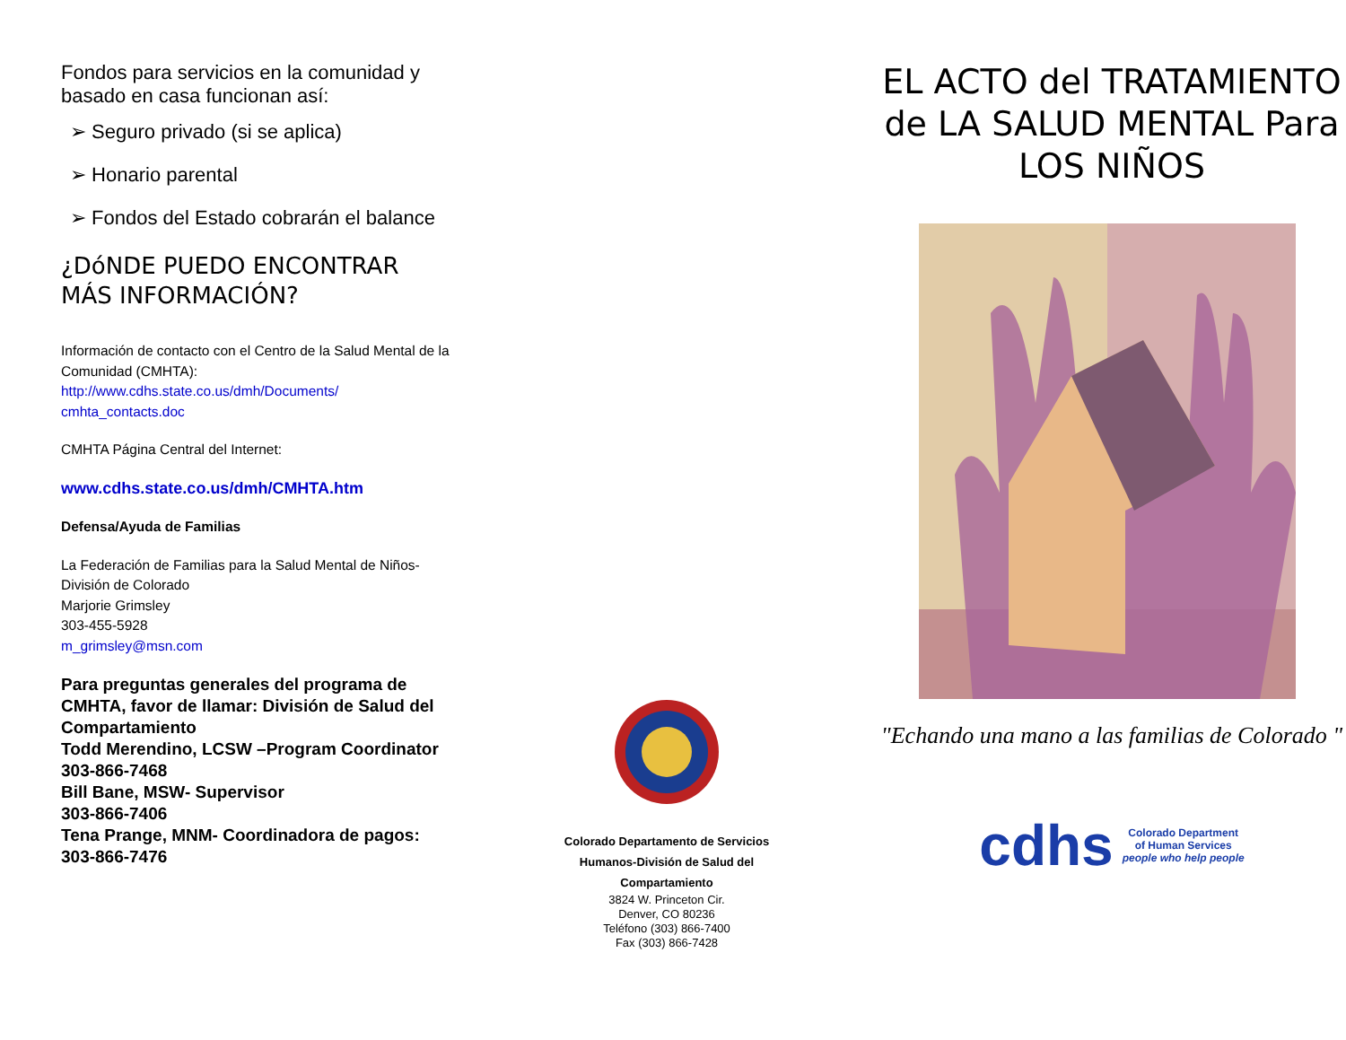Fondos para servicios en la comunidad y basado en casa funcionan así:
➢ Seguro privado (si se aplica)
➢ Honario parental
➢ Fondos del Estado cobrarán el balance
¿DóNDE PUEDO ENCONTRAR MÁS INFORMACIÓN?
Información de contacto con el Centro de la Salud Mental de la Comunidad (CMHTA):
http://www.cdhs.state.co.us/dmh/Documents/ cmhta_contacts.doc
CMHTA Página Central del Internet:
www.cdhs.state.co.us/dmh/CMHTA.htm
Defensa/Ayuda de Familias
La Federación de Familias para la Salud Mental de Niños-División de Colorado
Marjorie Grimsley
303-455-5928
m_grimsley@msn.com
Para preguntas generales del programa de CMHTA, favor de llamar: División de Salud del Compartamiento
Todd Merendino, LCSW –Program Coordinator
303-866-7468
Bill Bane, MSW- Supervisor
303-866-7406
Tena Prange, MNM- Coordinadora de pagos: 303-866-7476
Colorado Departamento de Servicios
Humanos-División de Salud del
Compartamiento
3824 W. Princeton Cir.
Denver, CO 80236
Teléfono (303) 866-7400
Fax (303) 866-7428
EL ACTO del TRATAMIENTO de LA SALUD MENTAL Para LOS NIÑOS
"Echando una mano a las familias de Colorado "
cdhs Colorado Department
of Human Services
people who help people